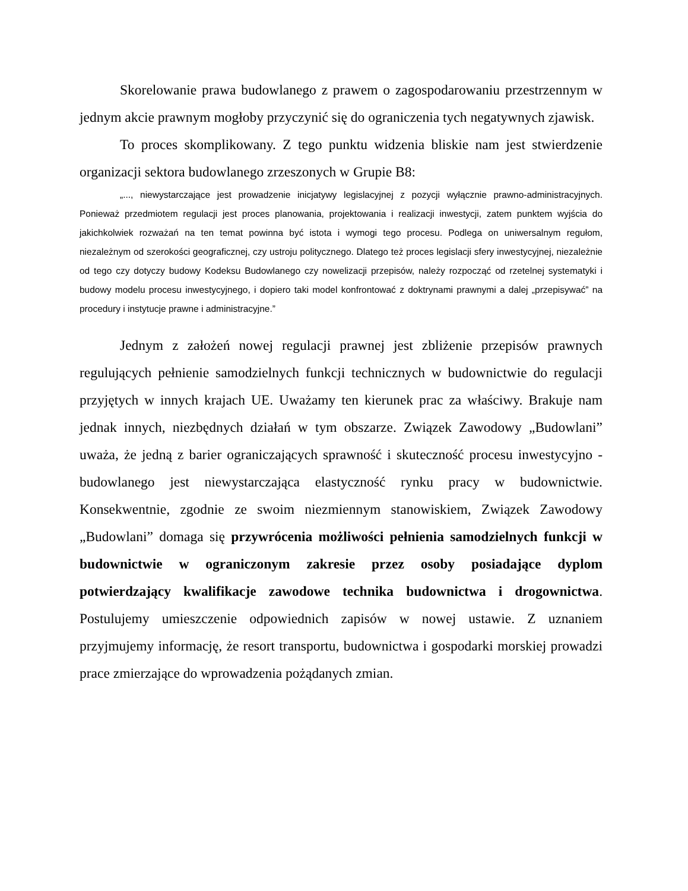Skorelowanie prawa budowlanego z prawem o zagospodarowaniu przestrzennym w jednym akcie prawnym mogłoby przyczynić się do ograniczenia tych negatywnych zjawisk.
To proces skomplikowany. Z tego punktu widzenia bliskie nam jest stwierdzenie organizacji sektora budowlanego zrzeszonych w Grupie B8:
„..., niewystarczające jest prowadzenie inicjatywy legislacyjnej z pozycji wyłącznie prawno-administracyjnych. Ponieważ przedmiotem regulacji jest proces planowania, projektowania i realizacji inwestycji, zatem punktem wyjścia do jakichkolwiek rozważań na ten temat powinna być istota i wymogi tego procesu. Podlega on uniwersalnym regułom, niezależnym od szerokości geograficznej, czy ustroju politycznego. Dlatego też proces legislacji sfery inwestycyjnej, niezależnie od tego czy dotyczy budowy Kodeksu Budowlanego czy nowelizacji przepisów, należy rozpocząć od rzetelnej systematyki i budowy modelu procesu inwestycyjnego, i dopiero taki model konfrontować z doktrynami prawnymi a dalej „przepisywać” na procedury i instytucje prawne i administracyjne.”
Jednym z założeń nowej regulacji prawnej jest zbliżenie przepisów prawnych regulujących pełnienie samodzielnych funkcji technicznych w budownictwie do regulacji przyjętych w innych krajach UE. Uważamy ten kierunek prac za właściwy. Brakuje nam jednak innych, niezbędnych działań w tym obszarze. Związek Zawodowy „Budowlani” uważa, że jedną z barier ograniczających sprawność i skuteczność procesu inwestycyjno - budowlanego jest niewystarczająca elastyczność rynku pracy w budownictwie. Konsekwentnie, zgodnie ze swoim niezmiennym stanowiskiem, Związek Zawodowy „Budowlani” domaga się przywrócenia możliwości pełnienia samodzielnych funkcji w budownictwie w ograniczonym zakresie przez osoby posiadające dyplom potwierdzający kwalifikacje zawodowe technika budownictwa i drogownictwa. Postulujemy umieszczenie odpowiednich zapisów w nowej ustawie. Z uznaniem przyjmujemy informację, że resort transportu, budownictwa i gospodarki morskiej prowadzi prace zmierzające do wprowadzenia pożądanych zmian.